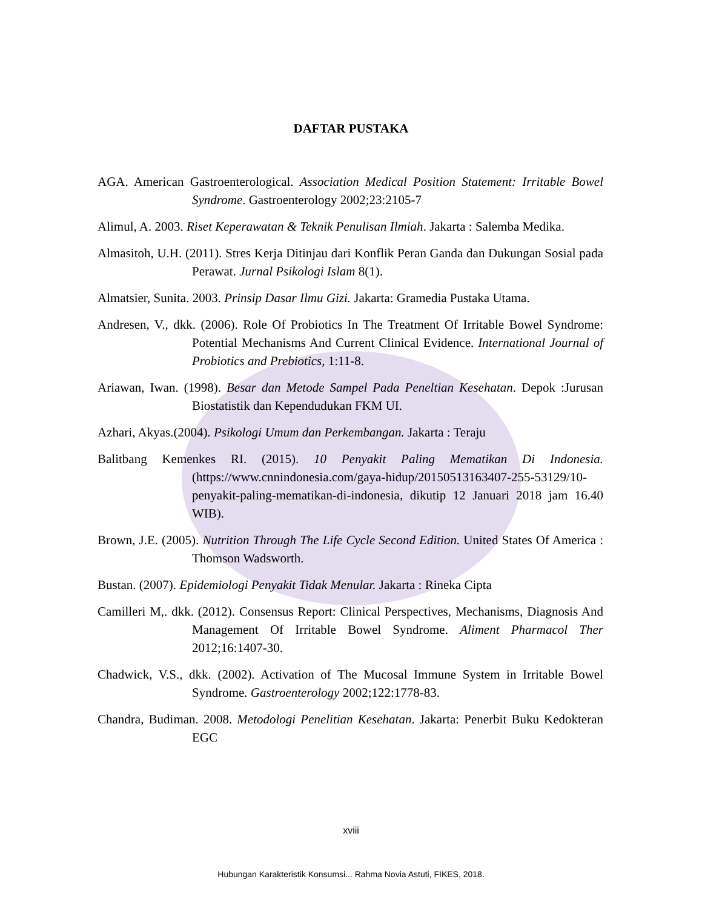DAFTAR PUSTAKA
AGA. American Gastroenterological. Association Medical Position Statement: Irritable Bowel Syndrome. Gastroenterology 2002;23:2105-7
Alimul, A. 2003. Riset Keperawatan & Teknik Penulisan Ilmiah. Jakarta : Salemba Medika.
Almasitoh, U.H. (2011). Stres Kerja Ditinjau dari Konflik Peran Ganda dan Dukungan Sosial pada Perawat. Jurnal Psikologi Islam 8(1).
Almatsier, Sunita. 2003. Prinsip Dasar Ilmu Gizi. Jakarta: Gramedia Pustaka Utama.
Andresen, V., dkk. (2006). Role Of Probiotics In The Treatment Of Irritable Bowel Syndrome: Potential Mechanisms And Current Clinical Evidence. International Journal of Probiotics and Prebiotics, 1:11-8.
Ariawan, Iwan. (1998). Besar dan Metode Sampel Pada Peneltian Kesehatan. Depok :Jurusan Biostatistik dan Kependudukan FKM UI.
Azhari, Akyas.(2004). Psikologi Umum dan Perkembangan. Jakarta : Teraju
Balitbang Kemenkes RI. (2015). 10 Penyakit Paling Mematikan Di Indonesia. (https://www.cnnindonesia.com/gaya-hidup/20150513163407-255-53129/10-penyakit-paling-mematikan-di-indonesia, dikutip 12 Januari 2018 jam 16.40 WIB).
Brown, J.E. (2005). Nutrition Through The Life Cycle Second Edition. United States Of America : Thomson Wadsworth.
Bustan. (2007). Epidemiologi Penyakit Tidak Menular. Jakarta : Rineka Cipta
Camilleri M,. dkk. (2012). Consensus Report: Clinical Perspectives, Mechanisms, Diagnosis And Management Of Irritable Bowel Syndrome. Aliment Pharmacol Ther 2012;16:1407-30.
Chadwick, V.S., dkk. (2002). Activation of The Mucosal Immune System in Irritable Bowel Syndrome. Gastroenterology 2002;122:1778-83.
Chandra, Budiman. 2008. Metodologi Penelitian Kesehatan. Jakarta: Penerbit Buku Kedokteran EGC
xviii
Hubungan Karakteristik Konsumsi... Rahma Novia Astuti, FIKES, 2018.